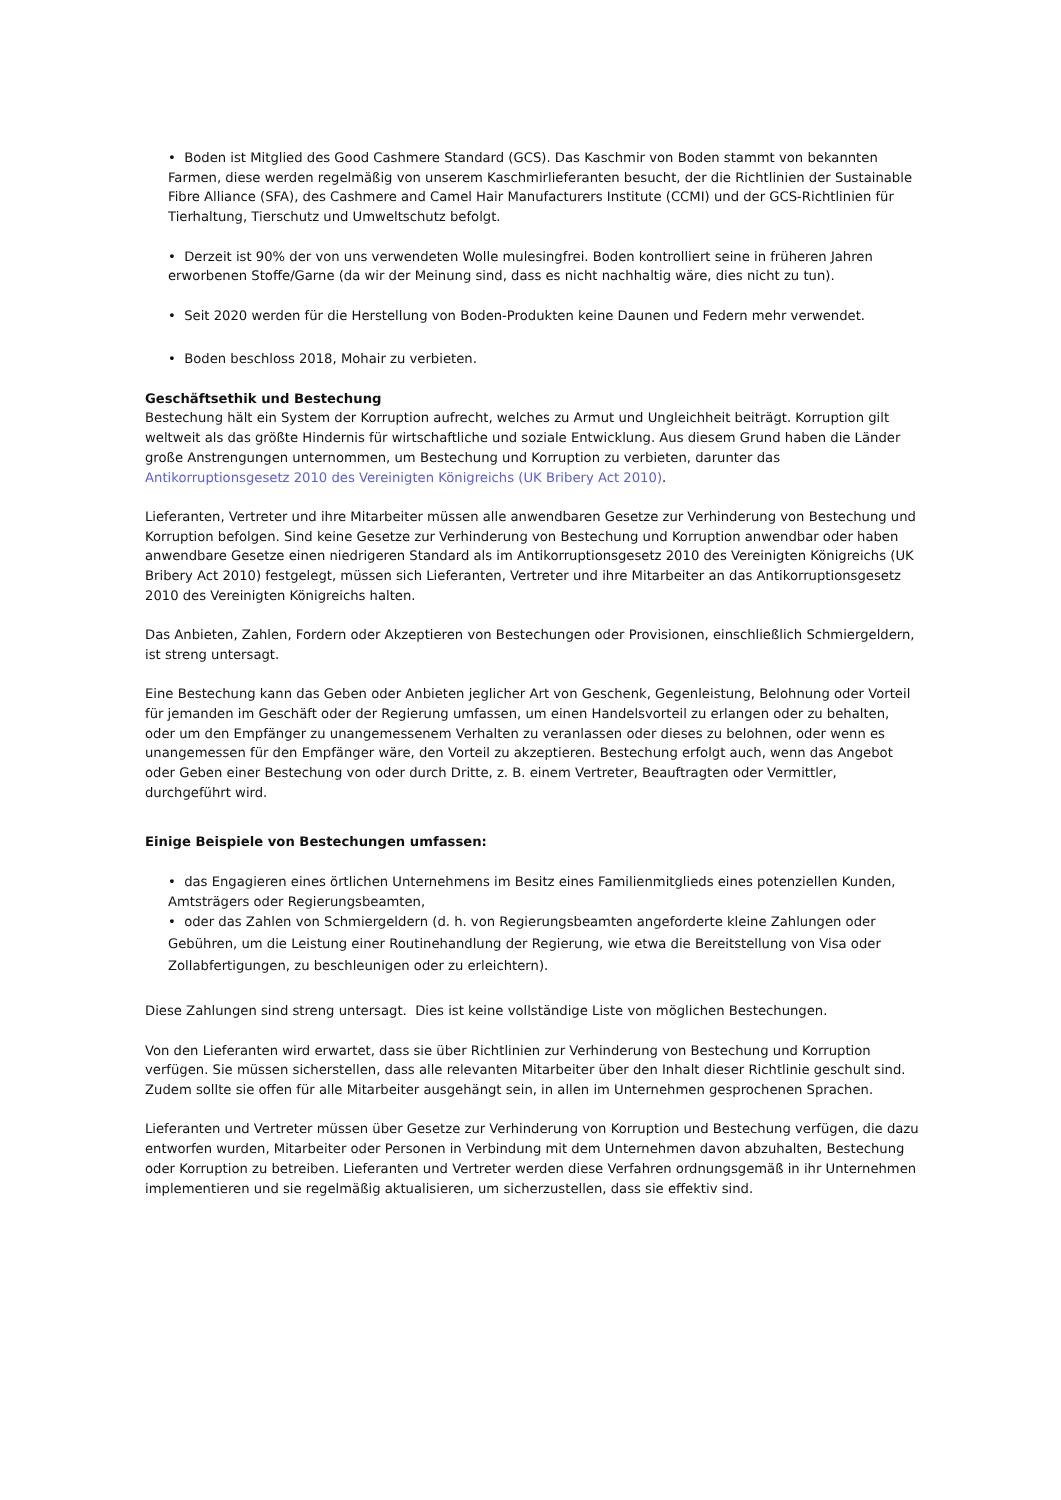• Boden ist Mitglied des Good Cashmere Standard (GCS). Das Kaschmir von Boden stammt von bekannten Farmen, diese werden regelmäßig von unserem Kaschmirlieferanten besucht, der die Richtlinien der Sustainable Fibre Alliance (SFA), des Cashmere and Camel Hair Manufacturers Institute (CCMI) und der GCS-Richtlinien für Tierhaltung, Tierschutz und Umweltschutz befolgt.
• Derzeit ist 90% der von uns verwendeten Wolle mulesingfrei. Boden kontrolliert seine in früheren Jahren erworbenen Stoffe/Garne (da wir der Meinung sind, dass es nicht nachhaltig wäre, dies nicht zu tun).
• Seit 2020 werden für die Herstellung von Boden-Produkten keine Daunen und Federn mehr verwendet.
• Boden beschloss 2018, Mohair zu verbieten.
Geschäftsethik und Bestechung
Bestechung hält ein System der Korruption aufrecht, welches zu Armut und Ungleichheit beiträgt. Korruption gilt weltweit als das größte Hindernis für wirtschaftliche und soziale Entwicklung. Aus diesem Grund haben die Länder große Anstrengungen unternommen, um Bestechung und Korruption zu verbieten, darunter das Antikorruptionsgesetz 2010 des Vereinigten Königreichs (UK Bribery Act 2010).
Lieferanten, Vertreter und ihre Mitarbeiter müssen alle anwendbaren Gesetze zur Verhinderung von Bestechung und Korruption befolgen. Sind keine Gesetze zur Verhinderung von Bestechung und Korruption anwendbar oder haben anwendbare Gesetze einen niedrigeren Standard als im Antikorruptionsgesetz 2010 des Vereinigten Königreichs (UK Bribery Act 2010) festgelegt, müssen sich Lieferanten, Vertreter und ihre Mitarbeiter an das Antikorruptionsgesetz 2010 des Vereinigten Königreichs halten.
Das Anbieten, Zahlen, Fordern oder Akzeptieren von Bestechungen oder Provisionen, einschließlich Schmiergeldern, ist streng untersagt.
Eine Bestechung kann das Geben oder Anbieten jeglicher Art von Geschenk, Gegenleistung, Belohnung oder Vorteil für jemanden im Geschäft oder der Regierung umfassen, um einen Handelsvorteil zu erlangen oder zu behalten, oder um den Empfänger zu unangemessenem Verhalten zu veranlassen oder dieses zu belohnen, oder wenn es unangemessen für den Empfänger wäre, den Vorteil zu akzeptieren. Bestechung erfolgt auch, wenn das Angebot oder Geben einer Bestechung von oder durch Dritte, z. B. einem Vertreter, Beauftragten oder Vermittler, durchgeführt wird.
Einige Beispiele von Bestechungen umfassen:
• das Engagieren eines örtlichen Unternehmens im Besitz eines Familienmitglieds eines potenziellen Kunden, Amtsträgers oder Regierungsbeamten,
• oder das Zahlen von Schmiergeldern (d. h. von Regierungsbeamten angeforderte kleine Zahlungen oder Gebühren, um die Leistung einer Routinehandlung der Regierung, wie etwa die Bereitstellung von Visa oder Zollabfertigungen, zu beschleunigen oder zu erleichtern).
Diese Zahlungen sind streng untersagt. Dies ist keine vollständige Liste von möglichen Bestechungen.
Von den Lieferanten wird erwartet, dass sie über Richtlinien zur Verhinderung von Bestechung und Korruption verfügen. Sie müssen sicherstellen, dass alle relevanten Mitarbeiter über den Inhalt dieser Richtlinie geschult sind. Zudem sollte sie offen für alle Mitarbeiter ausgehängt sein, in allen im Unternehmen gesprochenen Sprachen.
Lieferanten und Vertreter müssen über Gesetze zur Verhinderung von Korruption und Bestechung verfügen, die dazu entworfen wurden, Mitarbeiter oder Personen in Verbindung mit dem Unternehmen davon abzuhalten, Bestechung oder Korruption zu betreiben. Lieferanten und Vertreter werden diese Verfahren ordnungsgemäß in ihr Unternehmen implementieren und sie regelmäßig aktualisieren, um sicherzustellen, dass sie effektiv sind.